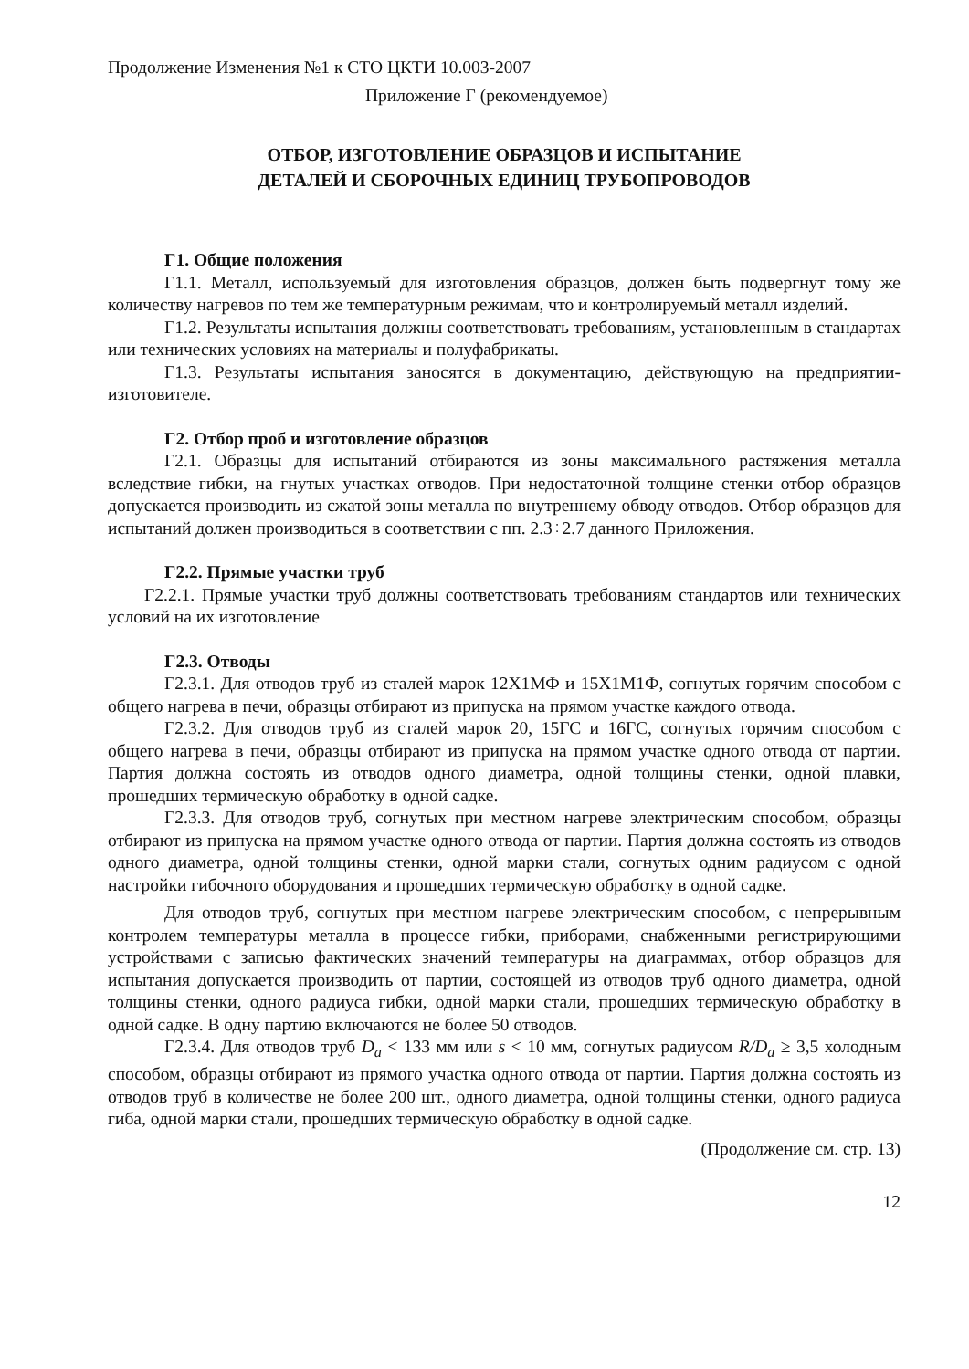Продолжение Изменения №1 к СТО ЦКТИ 10.003-2007
Приложение Г (рекомендуемое)
ОТБОР, ИЗГОТОВЛЕНИЕ ОБРАЗЦОВ И ИСПЫТАНИЕ
ДЕТАЛЕЙ И СБОРОЧНЫХ ЕДИНИЦ ТРУБОПРОВОДОВ
Г1. Общие положения
Г1.1. Металл, используемый для изготовления образцов, должен быть подвергнут тому же количеству нагревов по тем же температурным режимам, что и контролируемый металл изделий.
Г1.2. Результаты испытания должны соответствовать требованиям, установленным в стандартах или технических условиях на материалы и полуфабрикаты.
Г1.3. Результаты испытания заносятся в документацию, действующую на предприятии-изготовителе.
Г2. Отбор проб и изготовление образцов
Г2.1. Образцы для испытаний отбираются из зоны максимального растяжения металла вследствие гибки, на гнутых участках отводов. При недостаточной толщине стенки отбор образцов допускается производить из сжатой зоны металла по внутреннему обводу отводов. Отбор образцов для испытаний должен производиться в соответствии с пп. 2.3÷2.7 данного Приложения.
Г2.2. Прямые участки труб
Г2.2.1. Прямые участки труб должны соответствовать требованиям стандартов или технических условий на их изготовление
Г2.3. Отводы
Г2.3.1. Для отводов труб из сталей марок 12Х1МФ и 15Х1М1Ф, согнутых горячим способом с общего нагрева в печи, образцы отбирают из припуска на прямом участке каждого отвода.
Г2.3.2. Для отводов труб из сталей марок 20, 15ГС и 16ГС, согнутых горячим способом с общего нагрева в печи, образцы отбирают из припуска на прямом участке одного отвода от партии. Партия должна состоять из отводов одного диаметра, одной толщины стенки, одной плавки, прошедших термическую обработку в одной садке.
Г2.3.3. Для отводов труб, согнутых при местном нагреве электрическим способом, образцы отбирают из припуска на прямом участке одного отвода от партии. Партия должна состоять из отводов одного диаметра, одной толщины стенки, одной марки стали, согнутых одним радиусом с одной настройки гибочного оборудования и прошедших термическую обработку в одной садке.
Для отводов труб, согнутых при местном нагреве электрическим способом, с непрерывным контролем температуры металла в процессе гибки, приборами, снабженными регистрирующими устройствами с записью фактических значений температуры на диаграммах, отбор образцов для испытания допускается производить от партии, состоящей из отводов труб одного диаметра, одной толщины стенки, одного радиуса гибки, одной марки стали, прошедших термическую обработку в одной садке. В одну партию включаются не более 50 отводов.
Г2.3.4. Для отводов труб D<sub>a</sub> < 133 мм или s < 10 мм, согнутых радиусом R/D<sub>a</sub> ≥ 3,5 холодным способом, образцы отбирают из прямого участка одного отвода от партии. Партия должна состоять из отводов труб в количестве не более 200 шт., одного диаметра, одной толщины стенки, одного радиуса гиба, одной марки стали, прошедших термическую обработку в одной садке.
(Продолжение см. стр. 13)
12